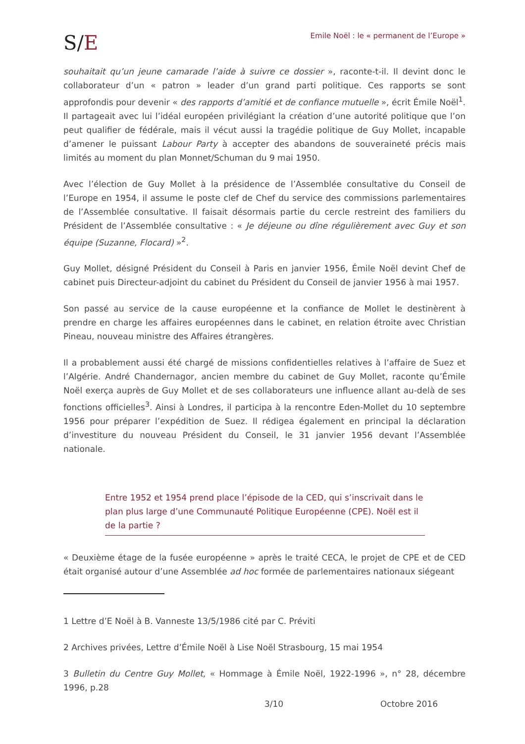S/E
Emile Noël : le « permanent de l’Europe »
souhaitait qu’un jeune camarade l’aide à suivre ce dossier », raconte-t-il. Il devint donc le collaborateur d’un « patron » leader d’un grand parti politique. Ces rapports se sont approfondis pour devenir « des rapports d’amitié et de confiance mutuelle », écrit Émile Noël<sup>1</sup>. Il partageait avec lui l’idéal européen privilégiant la création d’une autorité politique que l’on peut qualifier de fédérale, mais il vécut aussi la tragédie politique de Guy Mollet, incapable d’amener le puissant Labour Party à accepter des abandons de souveraineté précis mais limités au moment du plan Monnet/Schuman du 9 mai 1950.
Avec l’élection de Guy Mollet à la présidence de l’Assemblée consultative du Conseil de l’Europe en 1954, il assume le poste clef de Chef du service des commissions parlementaires de l’Assemblée consultative. Il faisait désormais partie du cercle restreint des familiers du Président de l’Assemblée consultative : « Je déjeune ou dîne régulièrement avec Guy et son équipe (Suzanne, Flocard) »<sup>2</sup>.
Guy Mollet, désigné Président du Conseil à Paris en janvier 1956, Émile Noël devint Chef de cabinet puis Directeur-adjoint du cabinet du Président du Conseil de janvier 1956 à mai 1957.
Son passé au service de la cause européenne et la confiance de Mollet le destinèrent à prendre en charge les affaires européennes dans le cabinet, en relation étroite avec Christian Pineau, nouveau ministre des Affaires étrangères.
Il a probablement aussi été chargé de missions confidentielles relatives à l’affaire de Suez et l’Algérie. André Chandernagor, ancien membre du cabinet de Guy Mollet, raconte qu’Émile Noël exerça auprès de Guy Mollet et de ses collaborateurs une influence allant au-delà de ses fonctions officielles<sup>3</sup>. Ainsi à Londres, il participa à la rencontre Eden-Mollet du 10 septembre 1956 pour préparer l’expédition de Suez. Il rédigea également en principal la déclaration d’investiture du nouveau Président du Conseil, le 31 janvier 1956 devant l’Assemblée nationale.
Entre 1952 et 1954 prend place l’épisode de la CED, qui s’inscrivait dans le plan plus large d’une Communauté Politique Européenne (CPE). Noël est il de la partie ?
« Deuxième étage de la fusée européenne » après le traité CECA, le projet de CPE et de CED était organisé autour d’une Assemblée ad hoc formée de parlementaires nationaux siégeant
1 Lettre d’E Noël à B. Vanneste 13/5/1986 cité par C. Préviti
2 Archives privées, Lettre d’Émile Noël à Lise Noël Strasbourg, 15 mai 1954
3 Bulletin du Centre Guy Mollet, « Hommage à Émile Noël, 1922-1996 », n° 28, décembre 1996, p.28
3/10 Octobre 2016